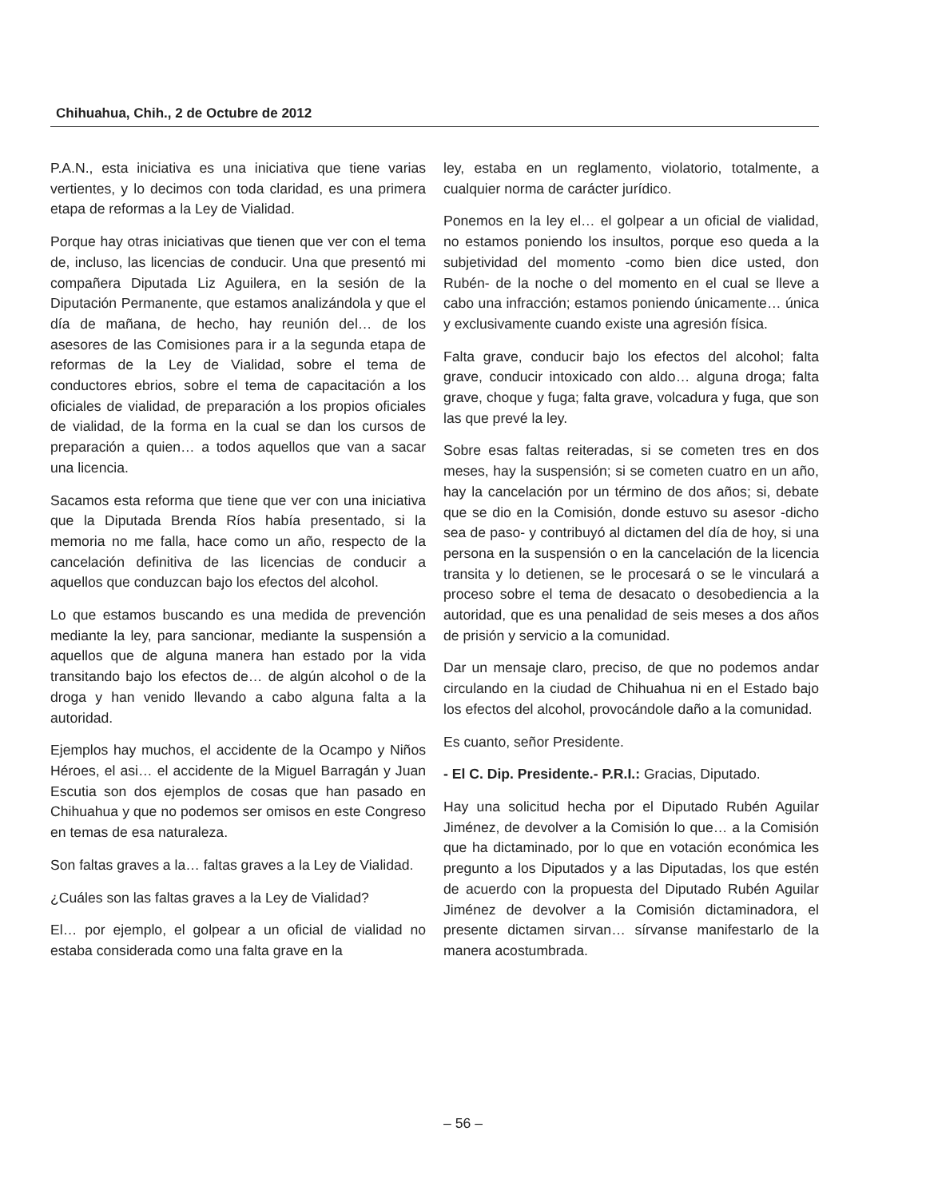Chihuahua, Chih., 2 de Octubre de 2012
P.A.N., esta iniciativa es una iniciativa que tiene varias vertientes, y lo decimos con toda claridad, es una primera etapa de reformas a la Ley de Vialidad.
Porque hay otras iniciativas que tienen que ver con el tema de, incluso, las licencias de conducir. Una que presentó mi compañera Diputada Liz Aguilera, en la sesión de la Diputación Permanente, que estamos analizándola y que el día de mañana, de hecho, hay reunión del… de los asesores de las Comisiones para ir a la segunda etapa de reformas de la Ley de Vialidad, sobre el tema de conductores ebrios, sobre el tema de capacitación a los oficiales de vialidad, de preparación a los propios oficiales de vialidad, de la forma en la cual se dan los cursos de preparación a quien… a todos aquellos que van a sacar una licencia.
Sacamos esta reforma que tiene que ver con una iniciativa que la Diputada Brenda Ríos había presentado, si la memoria no me falla, hace como un año, respecto de la cancelación definitiva de las licencias de conducir a aquellos que conduzcan bajo los efectos del alcohol.
Lo que estamos buscando es una medida de prevención mediante la ley, para sancionar, mediante la suspensión a aquellos que de alguna manera han estado por la vida transitando bajo los efectos de… de algún alcohol o de la droga y han venido llevando a cabo alguna falta a la autoridad.
Ejemplos hay muchos, el accidente de la Ocampo y Niños Héroes, el asi… el accidente de la Miguel Barragán y Juan Escutia son dos ejemplos de cosas que han pasado en Chihuahua y que no podemos ser omisos en este Congreso en temas de esa naturaleza.
Son faltas graves a la… faltas graves a la Ley de Vialidad.
¿Cuáles son las faltas graves a la Ley de Vialidad?
El… por ejemplo, el golpear a un oficial de vialidad no estaba considerada como una falta grave en la
ley, estaba en un reglamento, violatorio, totalmente, a cualquier norma de carácter jurídico.
Ponemos en la ley el… el golpear a un oficial de vialidad, no estamos poniendo los insultos, porque eso queda a la subjetividad del momento -como bien dice usted, don Rubén- de la noche o del momento en el cual se lleve a cabo una infracción; estamos poniendo únicamente… única y exclusivamente cuando existe una agresión física.
Falta grave, conducir bajo los efectos del alcohol; falta grave, conducir intoxicado con aldo… alguna droga; falta grave, choque y fuga; falta grave, volcadura y fuga, que son las que prevé la ley.
Sobre esas faltas reiteradas, si se cometen tres en dos meses, hay la suspensión; si se cometen cuatro en un año, hay la cancelación por un término de dos años; si, debate que se dio en la Comisión, donde estuvo su asesor -dicho sea de paso- y contribuyó al dictamen del día de hoy, si una persona en la suspensión o en la cancelación de la licencia transita y lo detienen, se le procesará o se le vinculará a proceso sobre el tema de desacato o desobediencia a la autoridad, que es una penalidad de seis meses a dos años de prisión y servicio a la comunidad.
Dar un mensaje claro, preciso, de que no podemos andar circulando en la ciudad de Chihuahua ni en el Estado bajo los efectos del alcohol, provocándole daño a la comunidad.
Es cuanto, señor Presidente.
- El C. Dip. Presidente.- P.R.I.: Gracias, Diputado.
Hay una solicitud hecha por el Diputado Rubén Aguilar Jiménez, de devolver a la Comisión lo que… a la Comisión que ha dictaminado, por lo que en votación económica les pregunto a los Diputados y a las Diputadas, los que estén de acuerdo con la propuesta del Diputado Rubén Aguilar Jiménez de devolver a la Comisión dictaminadora, el presente dictamen sirvan… sírvanse manifestarlo de la manera acostumbrada.
– 56 –